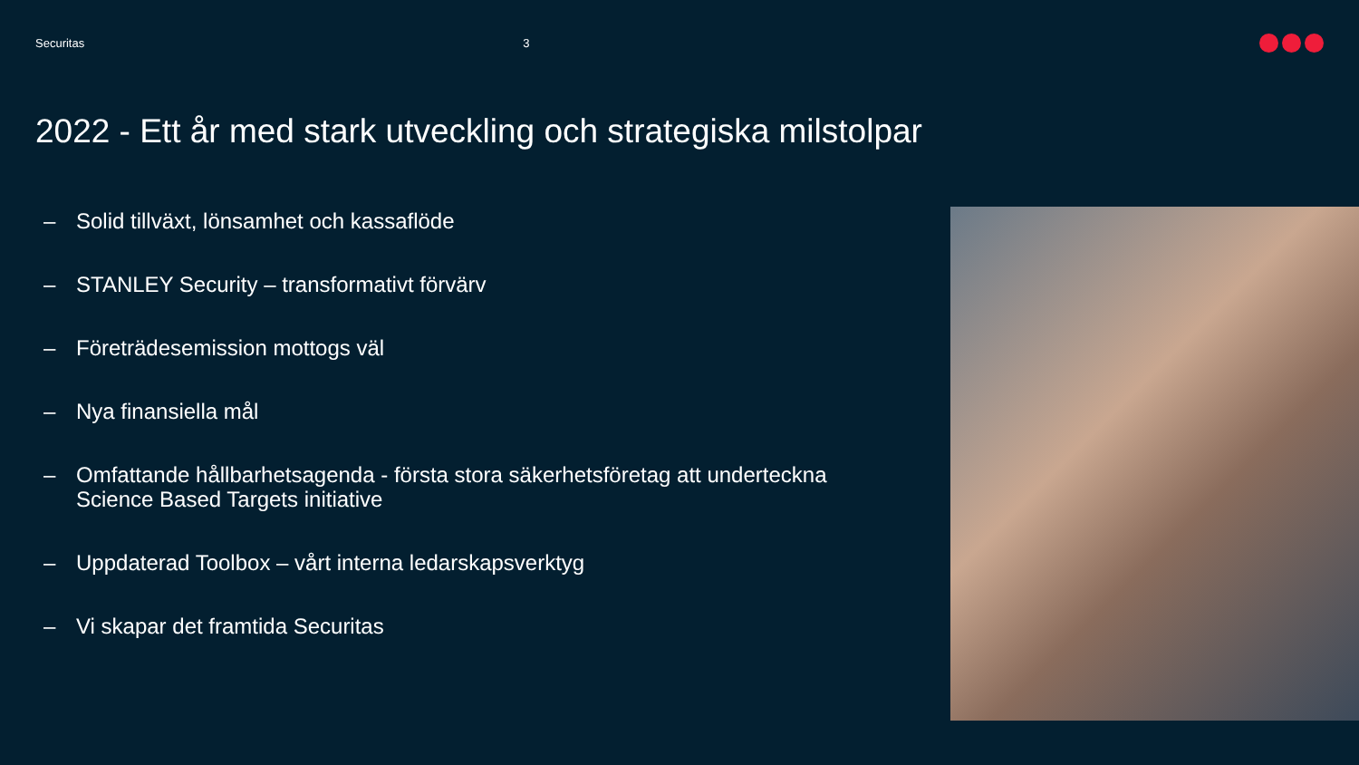Securitas 3
2022 - Ett år med stark utveckling och strategiska milstolpar
– Solid tillväxt, lönsamhet och kassaflöde
– STANLEY Security – transformativt förvärv
– Företrädesemission mottogs väl
– Nya finansiella mål
– Omfattande hållbarhetsagenda - första stora säkerhetsföretag att underteckna Science Based Targets initiative
– Uppdaterad Toolbox – vårt interna ledarskapsverktyg
– Vi skapar det framtida Securitas